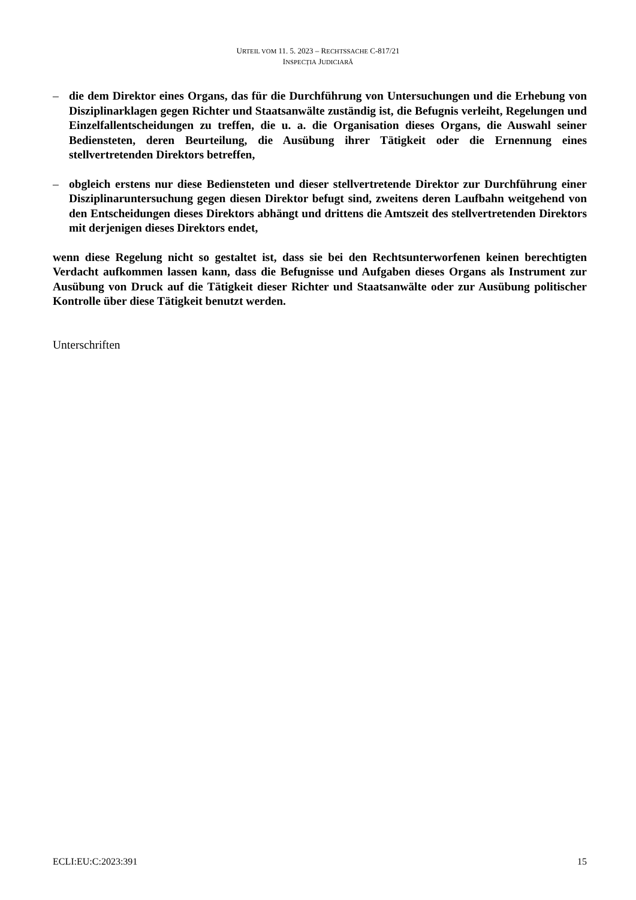URTEIL VOM 11. 5. 2023 – RECHTSSACHE C-817/21
INSPECȚIA JUDICIARĂ
– die dem Direktor eines Organs, das für die Durchführung von Untersuchungen und die Erhebung von Disziplinarklagen gegen Richter und Staatsanwälte zuständig ist, die Befugnis verleiht, Regelungen und Einzelfallentscheidungen zu treffen, die u. a. die Organisation dieses Organs, die Auswahl seiner Bediensteten, deren Beurteilung, die Ausübung ihrer Tätigkeit oder die Ernennung eines stellvertretenden Direktors betreffen,
– obgleich erstens nur diese Bediensteten und dieser stellvertretende Direktor zur Durchführung einer Disziplinaruntersuchung gegen diesen Direktor befugt sind, zweitens deren Laufbahn weitgehend von den Entscheidungen dieses Direktors abhängt und drittens die Amtszeit des stellvertretenden Direktors mit derjenigen dieses Direktors endet,
wenn diese Regelung nicht so gestaltet ist, dass sie bei den Rechtsunterworfenen keinen berechtigten Verdacht aufkommen lassen kann, dass die Befugnisse und Aufgaben dieses Organs als Instrument zur Ausübung von Druck auf die Tätigkeit dieser Richter und Staatsanwälte oder zur Ausübung politischer Kontrolle über diese Tätigkeit benutzt werden.
Unterschriften
ECLI:EU:C:2023:391 15